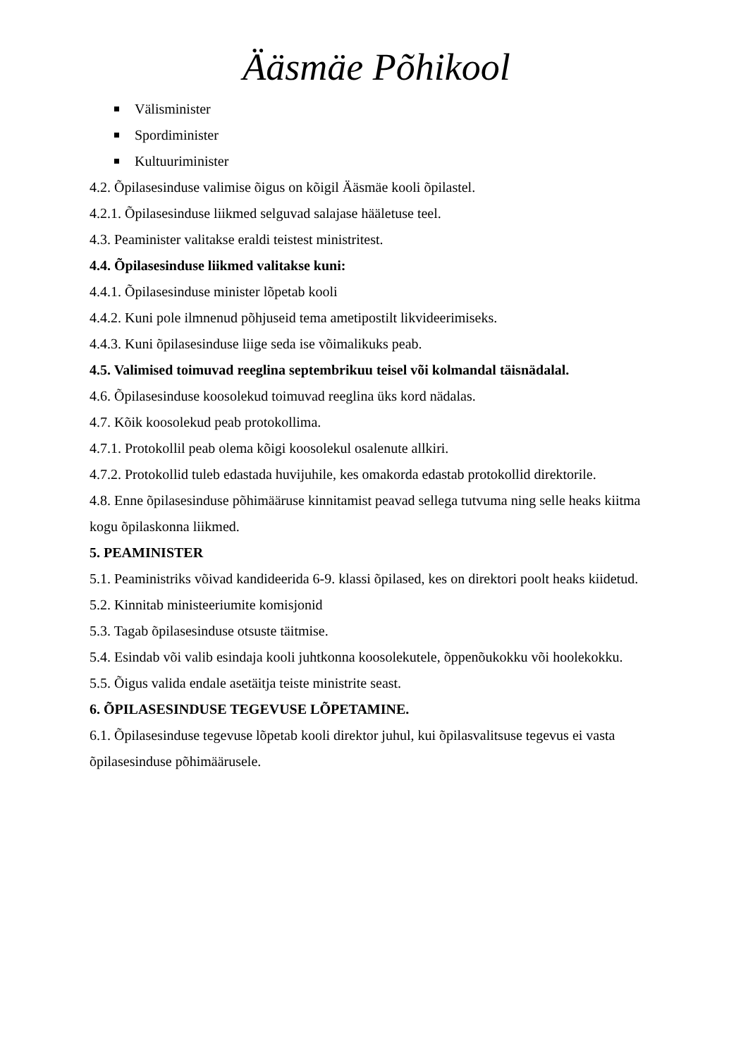Ääsmäe Põhikool
Välisminister
Spordiminister
Kultuuriminister
4.2. Õpilasesinduse valimise õigus on kõigil Ääsmäe kooli õpilastel.
4.2.1. Õpilasesinduse liikmed selguvad salajase hääletuse teel.
4.3. Peaminister valitakse eraldi teistest ministritest.
4.4. Õpilasesinduse liikmed valitakse kuni:
4.4.1. Õpilasesinduse minister lõpetab kooli
4.4.2. Kuni pole ilmnenud põhjuseid tema ametipostilt likvideerimiseks.
4.4.3. Kuni õpilasesinduse liige seda ise võimalikuks peab.
4.5. Valimised toimuvad reeglina septembrikuu teisel või kolmandal täisnädalal.
4.6. Õpilasesinduse koosolekud toimuvad reeglina üks kord nädalas.
4.7. Kõik koosolekud peab protokollima.
4.7.1. Protokollil peab olema kõigi koosolekul osalenute allkiri.
4.7.2. Protokollid tuleb edastada huvijuhile, kes omakorda edastab protokollid direktorile.
4.8. Enne õpilasesinduse põhimääruse kinnitamist peavad sellega tutvuma ning selle heaks kiitma kogu õpilaskonna liikmed.
5. PEAMINISTER
5.1. Peaministriks võivad kandideerida 6-9. klassi õpilased, kes on direktori poolt heaks kiidetud.
5.2. Kinnitab ministeeriumite komisjonid
5.3. Tagab õpilasesinduse otsuste täitmise.
5.4. Esindab või valib esindaja kooli juhtkonna koosolekutele, õppenõukokku või hoolekokku.
5.5. Õigus valida endale asetäitja teiste ministrite seast.
6. ÕPILASESINDUSE TEGEVUSE LÕPETAMINE.
6.1. Õpilasesinduse tegevuse lõpetab kooli direktor juhul, kui õpilasvalitsuse tegevus ei vasta õpilasesinduse põhimäärusele.